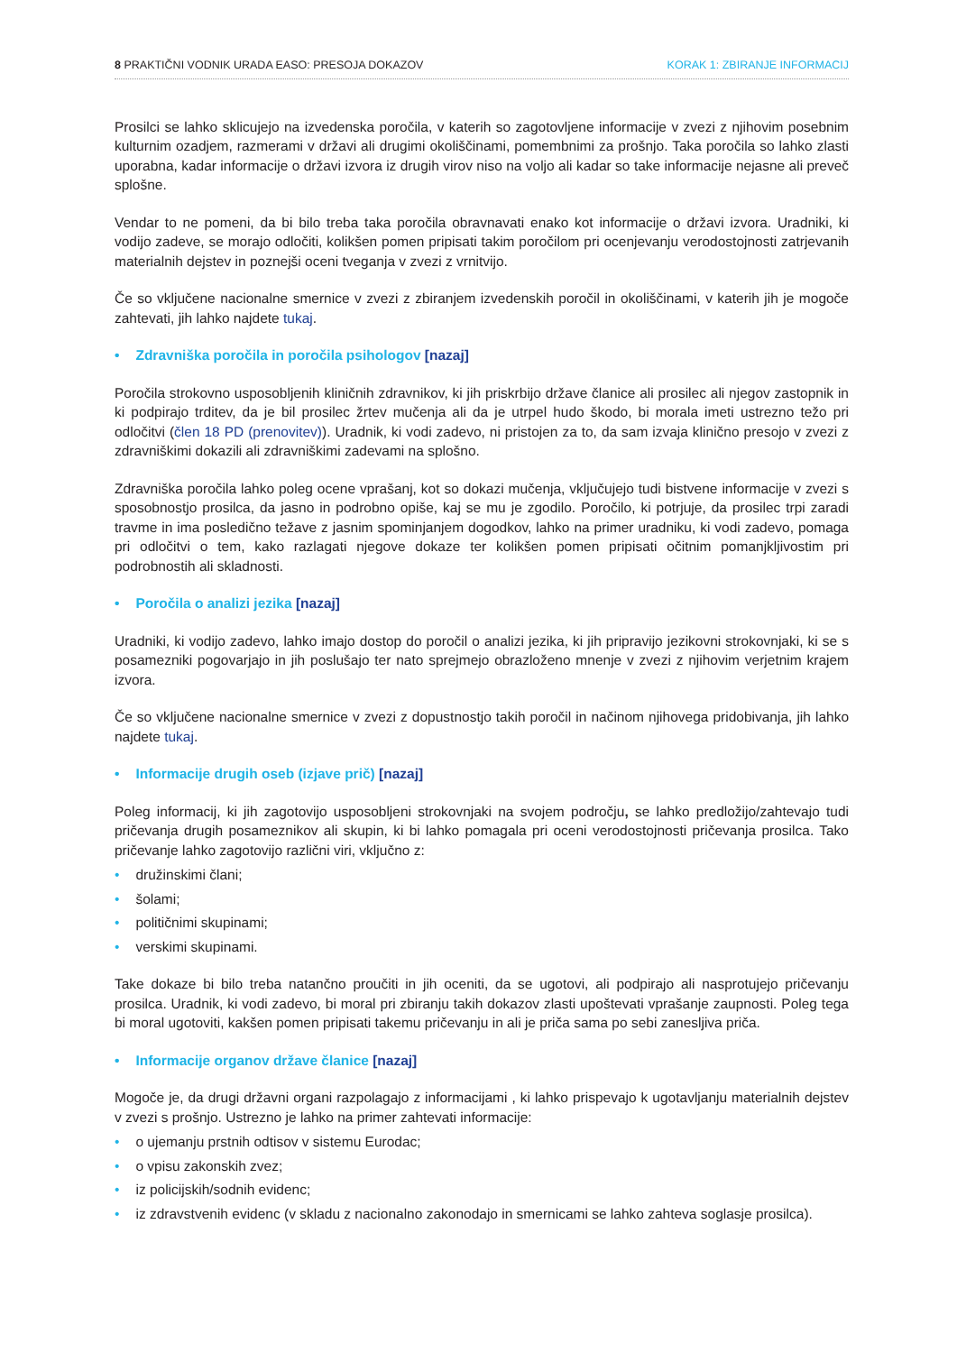8 PRAKTIČNI VODNIK URADA EASO: PRESOJA DOKAZOV KORAK 1: ZBIRANJE INFORMACIJ
Prosilci se lahko sklicujejo na izvedenska poročila, v katerih so zagotovljene informacije v zvezi z njihovim posebnim kulturnim ozadjem, razmerami v državi ali drugimi okoliščinami, pomembnimi za prošnjo. Taka poročila so lahko zlasti uporabna, kadar informacije o državi izvora iz drugih virov niso na voljo ali kadar so take informacije nejasne ali preveč splošne.
Vendar to ne pomeni, da bi bilo treba taka poročila obravnavati enako kot informacije o državi izvora. Uradniki, ki vodijo zadeve, se morajo odločiti, kolikšen pomen pripisati takim poročilom pri ocenjevanju verodostojnosti zatrjevanih materialnih dejstev in poznejši oceni tveganja v zvezi z vrnitvijo.
Če so vključene nacionalne smernice v zvezi z zbiranjem izvedenskih poročil in okoliščinami, v katerih jih je mogoče zahtevati, jih lahko najdete tukaj.
• Zdravniška poročila in poročila psihologov [nazaj]
Poročila strokovno usposobljenih kliničnih zdravnikov, ki jih priskrbijo države članice ali prosilec ali njegov zastopnik in ki podpirajo trditev, da je bil prosilec žrtev mučenja ali da je utrpel hudo škodo, bi morala imeti ustrezno težo pri odločitvi (člen 18 PD (prenovitev)). Uradnik, ki vodi zadevo, ni pristojen za to, da sam izvaja klinično presojo v zvezi z zdravniškimi dokazili ali zdravniškimi zadevami na splošno.
Zdravniška poročila lahko poleg ocene vprašanj, kot so dokazi mučenja, vključujejo tudi bistvene informacije v zvezi s sposobnostjo prosilca, da jasno in podrobno opiše, kaj se mu je zgodilo. Poročilo, ki potrjuje, da prosilec trpi zaradi travme in ima posledično težave z jasnim spominjanjem dogodkov, lahko na primer uradniku, ki vodi zadevo, pomaga pri odločitvi o tem, kako razlagati njegove dokaze ter kolikšen pomen pripisati očitnim pomanjkljivostim pri podrobnostih ali skladnosti.
• Poročila o analizi jezika [nazaj]
Uradniki, ki vodijo zadevo, lahko imajo dostop do poročil o analizi jezika, ki jih pripravijo jezikovni strokovnjaki, ki se s posamezniki pogovarjajo in jih poslušajo ter nato sprejmejo obrazloženo mnenje v zvezi z njihovim verjetnim krajem izvora.
Če so vključene nacionalne smernice v zvezi z dopustnostjo takih poročil in načinom njihovega pridobivanja, jih lahko najdete tukaj.
• Informacije drugih oseb (izjave prič) [nazaj]
Poleg informacij, ki jih zagotovijo usposobljeni strokovnjaki na svojem področju, se lahko predložijo/zahtevajo tudi pričevanja drugih posameznikov ali skupin, ki bi lahko pomagala pri oceni verodostojnosti pričevanja prosilca. Tako pričevanje lahko zagotovijo različni viri, vključno z:
• družinskimi člani;
• šolami;
• političnimi skupinami;
• verskimi skupinami.
Take dokaze bi bilo treba natančno proučiti in jih oceniti, da se ugotovi, ali podpirajo ali nasprotujejo pričevanju prosilca. Uradnik, ki vodi zadevo, bi moral pri zbiranju takih dokazov zlasti upoštevati vprašanje zaupnosti. Poleg tega bi moral ugotoviti, kakšen pomen pripisati takemu pričevanju in ali je priča sama po sebi zanesljiva priča.
• Informacije organov države članice [nazaj]
Mogoče je, da drugi državni organi razpolagajo z informacijami , ki lahko prispevajo k ugotavljanju materialnih dejstev v zvezi s prošnjo. Ustrezno je lahko na primer zahtevati informacije:
• o ujemanju prstnih odtisov v sistemu Eurodac;
• o vpisu zakonskih zvez;
• iz policijskih/sodnih evidenc;
• iz zdravstvenih evidenc (v skladu z nacionalno zakonodajo in smernicami se lahko zahteva soglasje prosilca).